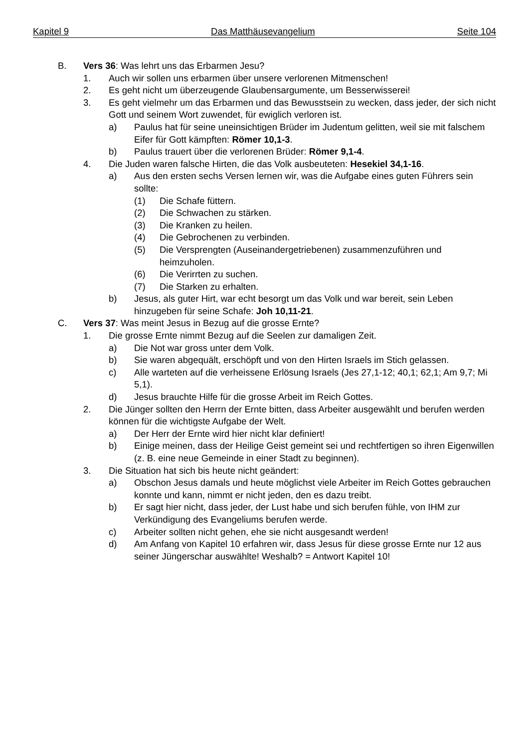Kapitel 9 Das Matthäusevangelium Seite 104
B. Vers 36: Was lehrt uns das Erbarmen Jesu?
1. Auch wir sollen uns erbarmen über unsere verlorenen Mitmenschen!
2. Es geht nicht um überzeugende Glaubensargumente, um Besserwisserei!
3. Es geht vielmehr um das Erbarmen und das Bewusstsein zu wecken, dass jeder, der sich nicht Gott und seinem Wort zuwendet, für ewiglich verloren ist.
a) Paulus hat für seine uneinsichtigen Brüder im Judentum gelitten, weil sie mit falschem Eifer für Gott kämpften: Römer 10,1-3.
b) Paulus trauert über die verlorenen Brüder: Römer 9,1-4.
4. Die Juden waren falsche Hirten, die das Volk ausbeuteten: Hesekiel 34,1-16.
a) Aus den ersten sechs Versen lernen wir, was die Aufgabe eines guten Führers sein sollte:
(1) Die Schafe füttern.
(2) Die Schwachen zu stärken.
(3) Die Kranken zu heilen.
(4) Die Gebrochenen zu verbinden.
(5) Die Versprengten (Auseinandergetriebenen) zusammenzuführen und heimzuholen.
(6) Die Verirrten zu suchen.
(7) Die Starken zu erhalten.
b) Jesus, als guter Hirt, war echt besorgt um das Volk und war bereit, sein Leben hinzugeben für seine Schafe: Joh 10,11-21.
C. Vers 37: Was meint Jesus in Bezug auf die grosse Ernte?
1. Die grosse Ernte nimmt Bezug auf die Seelen zur damaligen Zeit.
a) Die Not war gross unter dem Volk.
b) Sie waren abgequält, erschöpft und von den Hirten Israels im Stich gelassen.
c) Alle warteten auf die verheissene Erlösung Israels (Jes 27,1-12; 40,1; 62,1; Am 9,7; Mi 5,1).
d) Jesus brauchte Hilfe für die grosse Arbeit im Reich Gottes.
2. Die Jünger sollten den Herrn der Ernte bitten, dass Arbeiter ausgewählt und berufen werden können für die wichtigste Aufgabe der Welt.
a) Der Herr der Ernte wird hier nicht klar definiert!
b) Einige meinen, dass der Heilige Geist gemeint sei und rechtfertigen so ihren Eigenwillen (z. B. eine neue Gemeinde in einer Stadt zu beginnen).
3. Die Situation hat sich bis heute nicht geändert:
a) Obschon Jesus damals und heute möglichst viele Arbeiter im Reich Gottes gebrauchen konnte und kann, nimmt er nicht jeden, den es dazu treibt.
b) Er sagt hier nicht, dass jeder, der Lust habe und sich berufen fühle, von IHM zur Verkündigung des Evangeliums berufen werde.
c) Arbeiter sollten nicht gehen, ehe sie nicht ausgesandt werden!
d) Am Anfang von Kapitel 10 erfahren wir, dass Jesus für diese grosse Ernte nur 12 aus seiner Jüngerschar auswählte! Weshalb? = Antwort Kapitel 10!